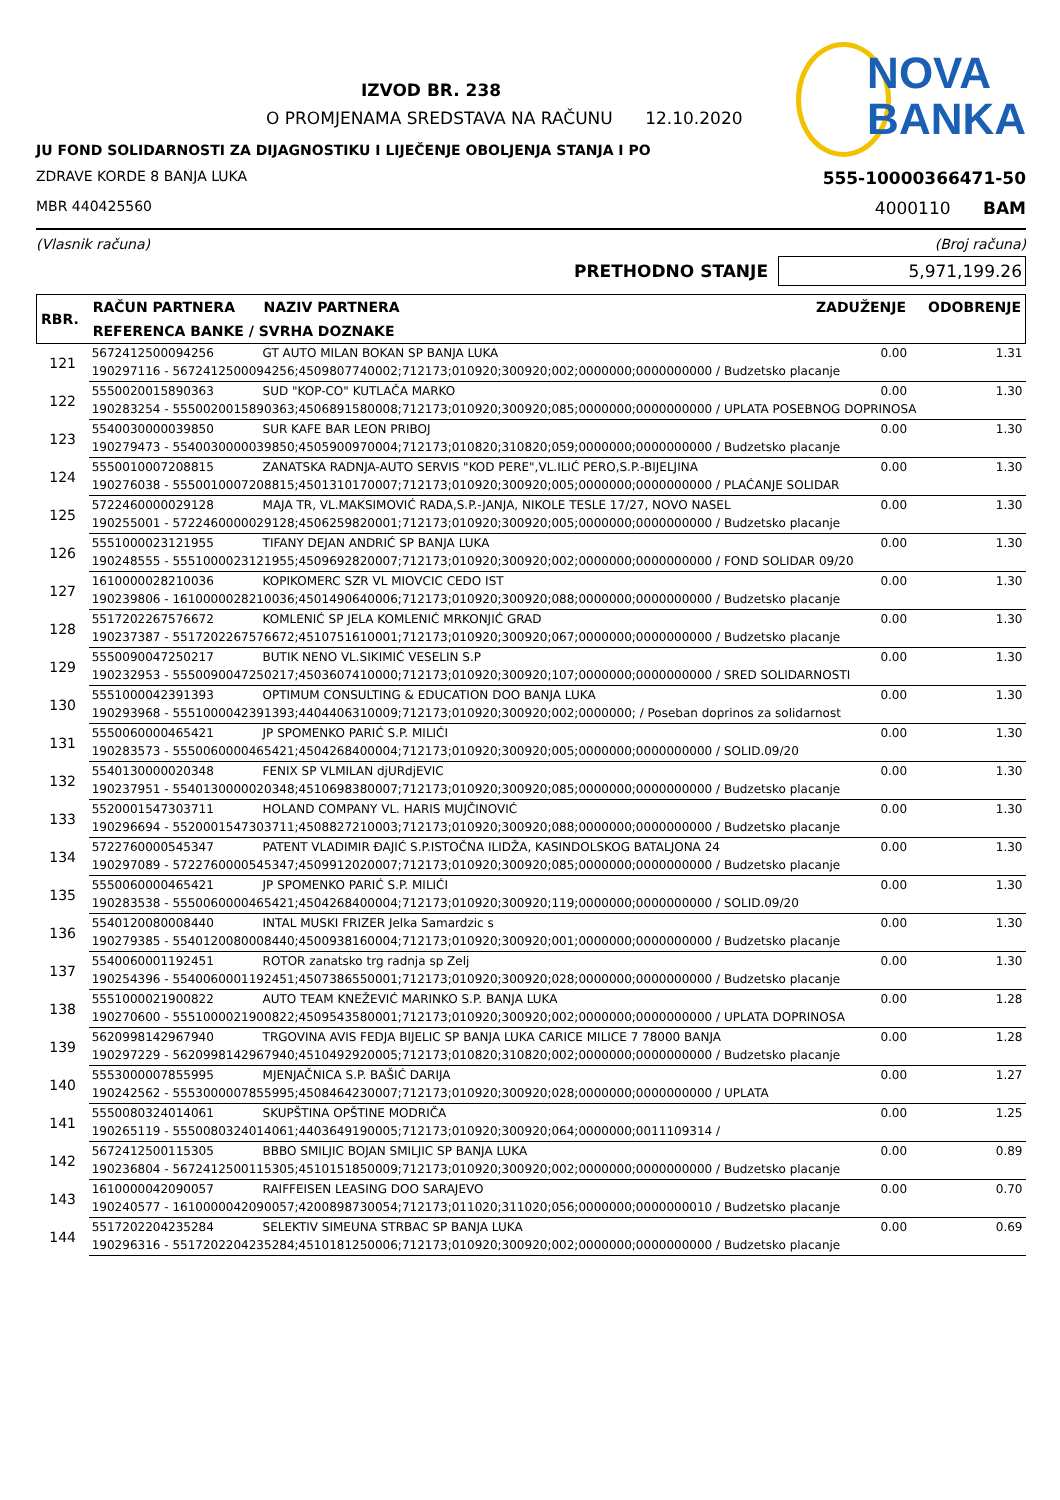NOVA
BANKA
IZVOD BR. 238
O PROMJENAMA SREDSTAVA NA RAČUNU 12.10.2020
JU FOND SOLIDARNOSTI ZA DIJAGNOSTIKU I LIJEČENJE OBOLJENJA STANJA I PO
ZDRAVE KORDE 8 BANJA LUKA 555-10000366471-50
MBR 440425560 4000110 BAM
(Vlasnik računa) (Broj računa)
PRETHODNO STANJE
5,971,199.26
| RBR. | RAČUN PARTNERA | NAZIV PARTNERA | ZADUŽENJE | ODOBRENJE |
| --- | --- | --- | --- | --- |
| | REFERENCA BANKE / SVRHA DOZNAKE | | | |
| 121 | 5672412500094256 | GT AUTO MILAN BOKAN SP BANJA LUKA | 0.00 | 1.31 |
| | 190297116 - 5672412500094256;4509807740002;712173;010920;300920;002;0000000;0000000000 / Budzetsko placanje | | | |
| 122 | 5550020015890363 | SUD "KOP-CO" KUTLAČA MARKO | 0.00 | 1.30 |
| | 190283254 - 5550020015890363;4506891580008;712173;010920;300920;085;0000000;0000000000 / UPLATA POSEBNOG DOPRINOSA | | | |
| 123 | 5540030000039850 | SUR KAFE BAR LEON PRIBOJ | 0.00 | 1.30 |
| | 190279473 - 5540030000039850;4505900970004;712173;010820;310820;059;0000000;0000000000 / Budzetsko placanje | | | |
| 124 | 5550010007208815 | ZANATSKA RADNJA-AUTO SERVIS "KOD PERE",VL.ILIĆ PERO,S.P.-BIJELJINA | 0.00 | 1.30 |
| | 190276038 - 5550010007208815;4501310170007;712173;010920;300920;005;0000000;0000000000 / PLAĆANJE SOLIDAR | | | |
| 125 | 5722460000029128 | MAJA TR, VL.MAKSIMOVIĆ RADA,S.P.-JANJA, NIKOLE TESLE 17/27, NOVO NASEL | 0.00 | 1.30 |
| | 190255001 - 5722460000029128;4506259820001;712173;010920;300920;005;0000000;0000000000 / Budzetsko placanje | | | |
| 126 | 5551000023121955 | TIFANY DEJAN ANDRIĆ SP BANJA LUKA | 0.00 | 1.30 |
| | 190248555 - 5551000023121955;4509692820007;712173;010920;300920;002;0000000;0000000000 / FOND SOLIDAR 09/20 | | | |
| 127 | 1610000028210036 | KOPIKOMERC SZR VL MIOVCIC CEDO IST | 0.00 | 1.30 |
| | 190239806 - 1610000028210036;4501490640006;712173;010920;300920;088;0000000;0000000000 / Budzetsko placanje | | | |
| 128 | 5517202267576672 | KOMLENIĆ SP JELA KOMLENIĆ MRKONJIĆ GRAD | 0.00 | 1.30 |
| | 190237387 - 5517202267576672;4510751610001;712173;010920;300920;067;0000000;0000000000 / Budzetsko placanje | | | |
| 129 | 5550090047250217 | BUTIK NENO VL.SIKIMIĆ VESELIN S.P | 0.00 | 1.30 |
| | 190232953 - 5550090047250217;4503607410000;712173;010920;300920;107;0000000;0000000000 / SRED SOLIDARNOSTI | | | |
| 130 | 5551000042391393 | OPTIMUM CONSULTING & EDUCATION DOO BANJA LUKA | 0.00 | 1.30 |
| | 190293968 - 5551000042391393;4404406310009;712173;010920;300920;002;0000000; / Poseban doprinos za solidarnost | | | |
| 131 | 5550060000465421 | JP SPOMENKO PARIĆ S.P. MILIĆI | 0.00 | 1.30 |
| | 190283573 - 5550060000465421;4504268400004;712173;010920;300920;005;0000000;0000000000 / SOLID.09/20 | | | |
| 132 | 5540130000020348 | FENIX SP VLMILAN djURdjEVIC | 0.00 | 1.30 |
| | 190237951 - 5540130000020348;4510698380007;712173;010920;300920;085;0000000;0000000000 / Budzetsko placanje | | | |
| 133 | 5520001547303711 | HOLAND COMPANY VL. HARIS MUJČINOVIĆ | 0.00 | 1.30 |
| | 190296694 - 5520001547303711;4508827210003;712173;010920;300920;088;0000000;0000000000 / Budzetsko placanje | | | |
| 134 | 5722760000545347 | PATENT VLADIMIR ĐAJIĆ S.P.ISTOČNA ILIDŽA, KASINDOLSKOG BATALJONA 24 | 0.00 | 1.30 |
| | 190297089 - 5722760000545347;4509912020007;712173;010920;300920;085;0000000;0000000000 / Budzetsko placanje | | | |
| 135 | 5550060000465421 | JP SPOMENKO PARIĆ S.P. MILIĆI | 0.00 | 1.30 |
| | 190283538 - 5550060000465421;4504268400004;712173;010920;300920;119;0000000;0000000000 / SOLID.09/20 | | | |
| 136 | 5540120080008440 | INTAL MUSKI FRIZER Jelka Samardzic s | 0.00 | 1.30 |
| | 190279385 - 5540120080008440;4500938160004;712173;010920;300920;001;0000000;0000000000 / Budzetsko placanje | | | |
| 137 | 5540060001192451 | ROTOR zanatsko trg radnja sp Zelj | 0.00 | 1.30 |
| | 190254396 - 5540060001192451;4507386550001;712173;010920;300920;028;0000000;0000000000 / Budzetsko placanje | | | |
| 138 | 5551000021900822 | AUTO TEAM KNEŽEVIĆ MARINKO S.P. BANJA LUKA | 0.00 | 1.28 |
| | 190270600 - 5551000021900822;4509543580001;712173;010920;300920;002;0000000;0000000000 / UPLATA DOPRINOSA | | | |
| 139 | 5620998142967940 | TRGOVINA AVIS FEDJA BIJELIC SP BANJA LUKA CARICE MILICE 7 78000 BANJA | 0.00 | 1.28 |
| | 190297229 - 5620998142967940;4510492920005;712173;010820;310820;002;0000000;0000000000 / Budzetsko placanje | | | |
| 140 | 5553000007855995 | MJENJAČNICA S.P. BAŠIĆ DARIJA | 0.00 | 1.27 |
| | 190242562 - 5553000007855995;4508464230007;712173;010920;300920;028;0000000;0000000000 / UPLATA | | | |
| 141 | 5550080324014061 | SKUPŠTINA OPŠTINE MODRIČA | 0.00 | 1.25 |
| | 190265119 - 5550080324014061;4403649190005;712173;010920;300920;064;0000000;0011109314 / | | | |
| 142 | 5672412500115305 | BBBO SMILJIC BOJAN SMILJIC SP BANJA LUKA | 0.00 | 0.89 |
| | 190236804 - 5672412500115305;4510151850009;712173;010920;300920;002;0000000;0000000000 / Budzetsko placanje | | | |
| 143 | 1610000042090057 | RAIFFEISEN LEASING DOO SARAJEVO | 0.00 | 0.70 |
| | 190240577 - 1610000042090057;4200898730054;712173;011020;311020;056;0000000;0000000010 / Budzetsko placanje | | | |
| 144 | 5517202204235284 | SELEKTIV SIMEUNA STRBAC SP BANJA LUKA | 0.00 | 0.69 |
| | 190296316 - 5517202204235284;4510181250006;712173;010920;300920;002;0000000;0000000000 / Budzetsko placanje | | | |